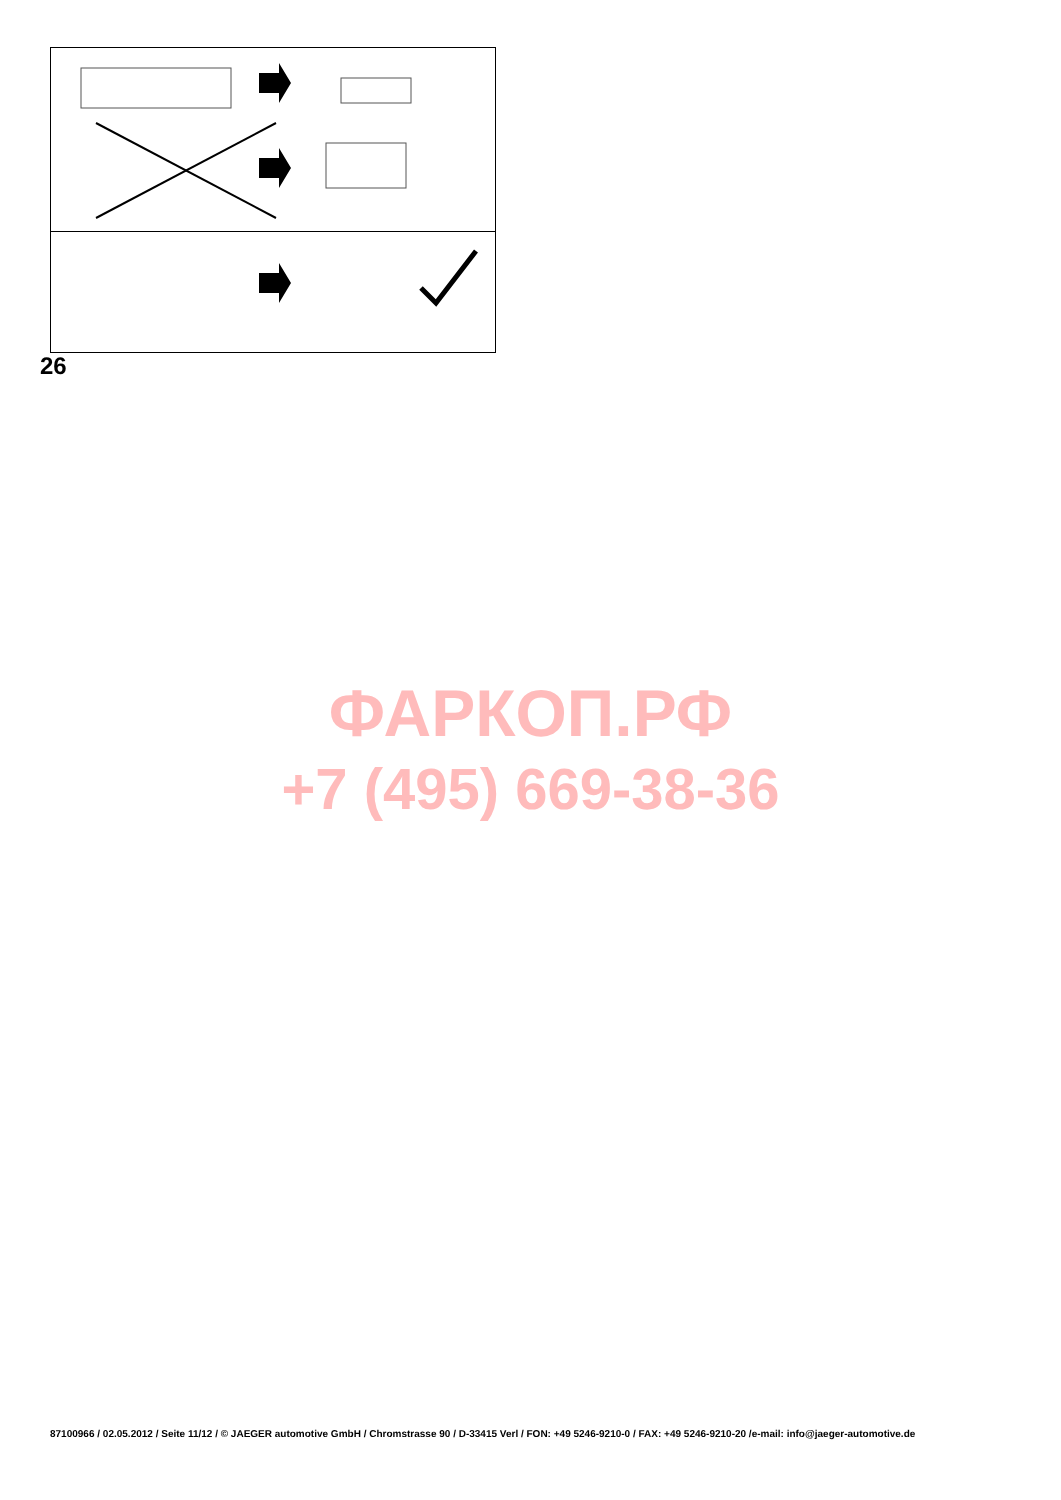26
ФАРКОП.РФ
+7 (495) 669-38-36
87100966 / 02.05.2012 / Seite 11/12 / © JAEGER automotive GmbH / Chromstrasse 90 / D-33415 Verl / FON: +49 5246-9210-0 / FAX: +49 5246-9210-20 /e-mail: info@jaeger-automotive.de